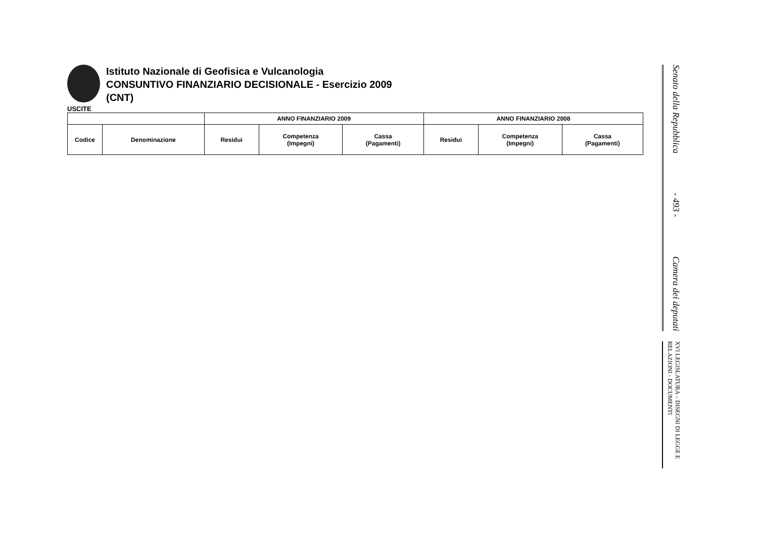Istituto Nazionale di Geofisica e Vulcanologia
CONSUNTIVO FINANZIARIO DECISIONALE - Esercizio 2009
(CNT)
USCITE
| | | ANNO FINANZIARIO 2009 | | | ANNO FINANZIARIO 2008 | | |
| --- | --- | --- | --- | --- | --- | --- | --- |
| Codice | Denominazione | Residui | Competenza (Impegni) | Cassa (Pagamenti) | Residui | Competenza (Impegni) | Cassa (Pagamenti) |
Senato della Repubblica - 493 - Camera dei deputati
XVI LEGISLATURA – DISEGNI DI LEGGE E RELAZIONI - DOCUMENTI